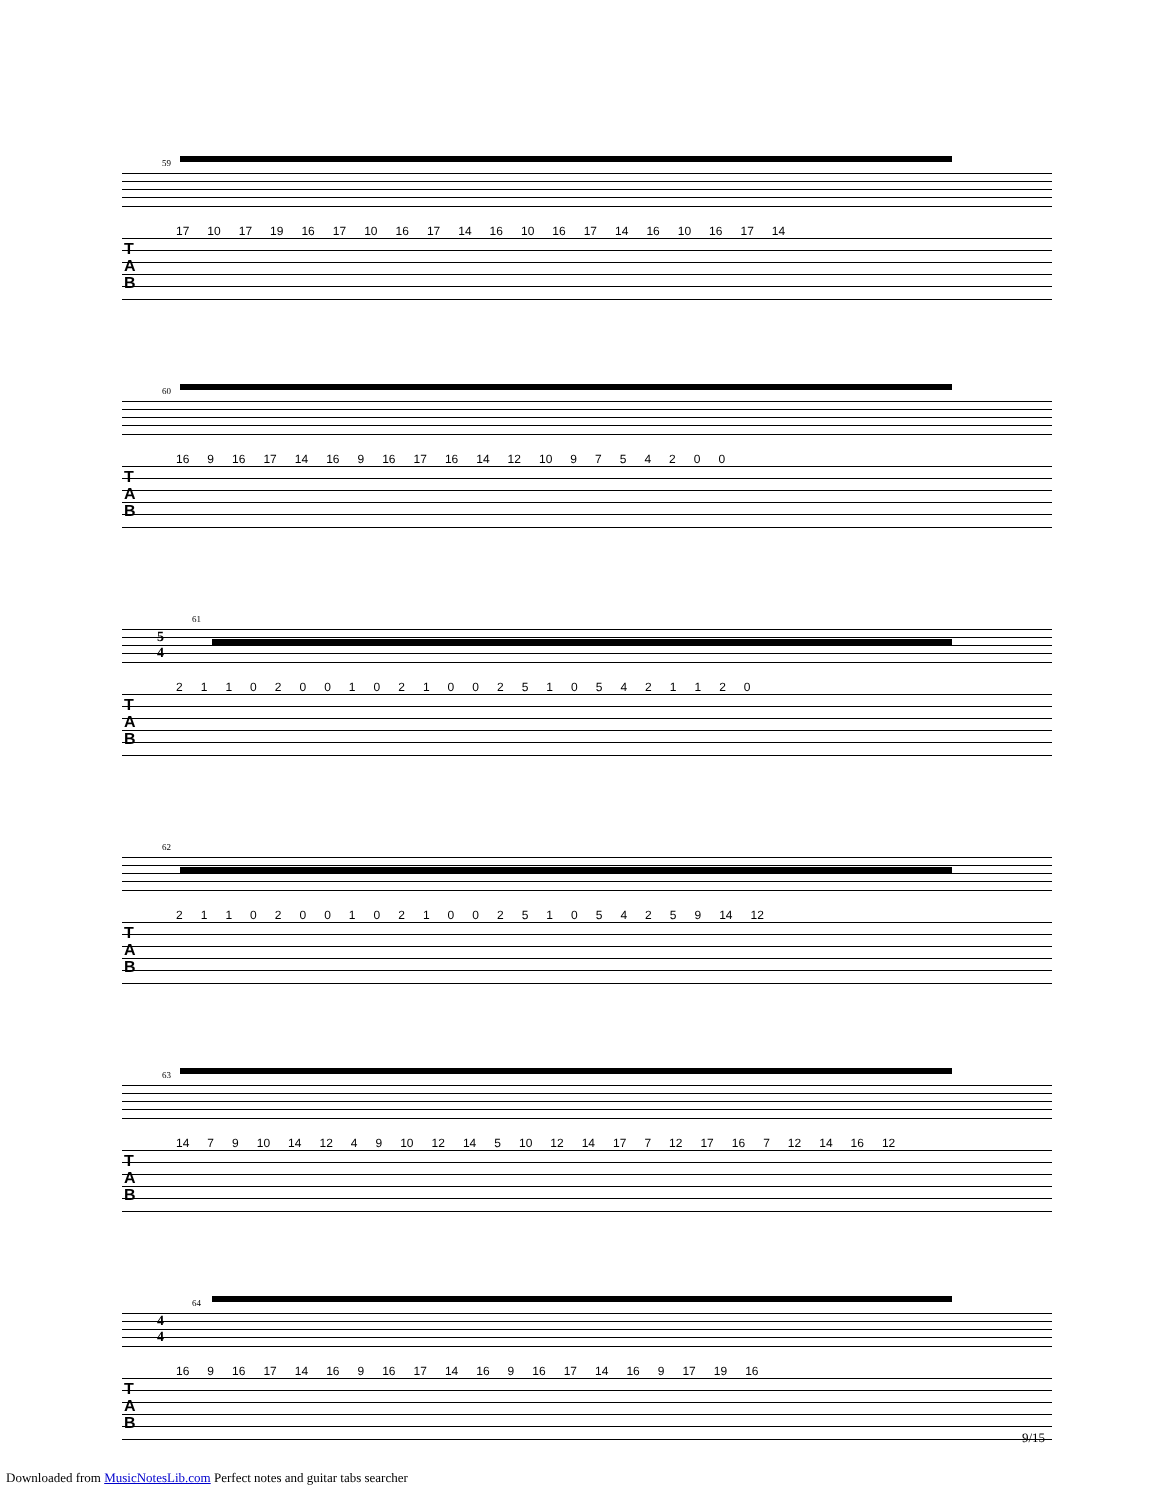59
T
A
B
| 17 | 10 | 17 | 19 | 16 | 17 | 10 | 16 | 17 | 14 | 16 | 10 | 16 | 17 | 14 | 16 | 10 | 16 | 17 | 14 |
60
T
A
B
| 16 | 9 | 16 | 17 | 14 | 16 | 9 | 16 | 17 | 16 | 14 | 12 | 10 | 9 | 7 | 5 | 4 | 2 | 0 | 0 |
61
5
4
T
A
B
| 2 | 1 | 1 | 0 | 2 | 0 | 0 | 1 | 0 | 2 | 1 | 0 | 0 | 2 | 5 | 1 | 0 | 5 | 4 | 2 | 1 | 1 | 2 | 0 |
62
T
A
B
| 2 | 1 | 1 | 0 | 2 | 0 | 0 | 1 | 0 | 2 | 1 | 0 | 0 | 2 | 5 | 1 | 0 | 5 | 4 | 2 | 5 | 9 | 14 | 12 |
63
T
A
B
| 14 | 7 | 9 | 10 | 14 | 12 | 4 | 9 | 10 | 12 | 14 | 5 | 10 | 12 | 14 | 17 | 7 | 12 | 17 | 16 | 7 | 12 | 14 | 16 | 12 |
64
4
4
T
A
B
| 16 | 9 | 16 | 17 | 14 | 16 | 9 | 16 | 17 | 14 | 16 | 9 | 16 | 17 | 14 | 16 | 9 | 17 | 19 | 16 |
9/15
Downloaded from MusicNotesLib.com Perfect notes and guitar tabs searcher